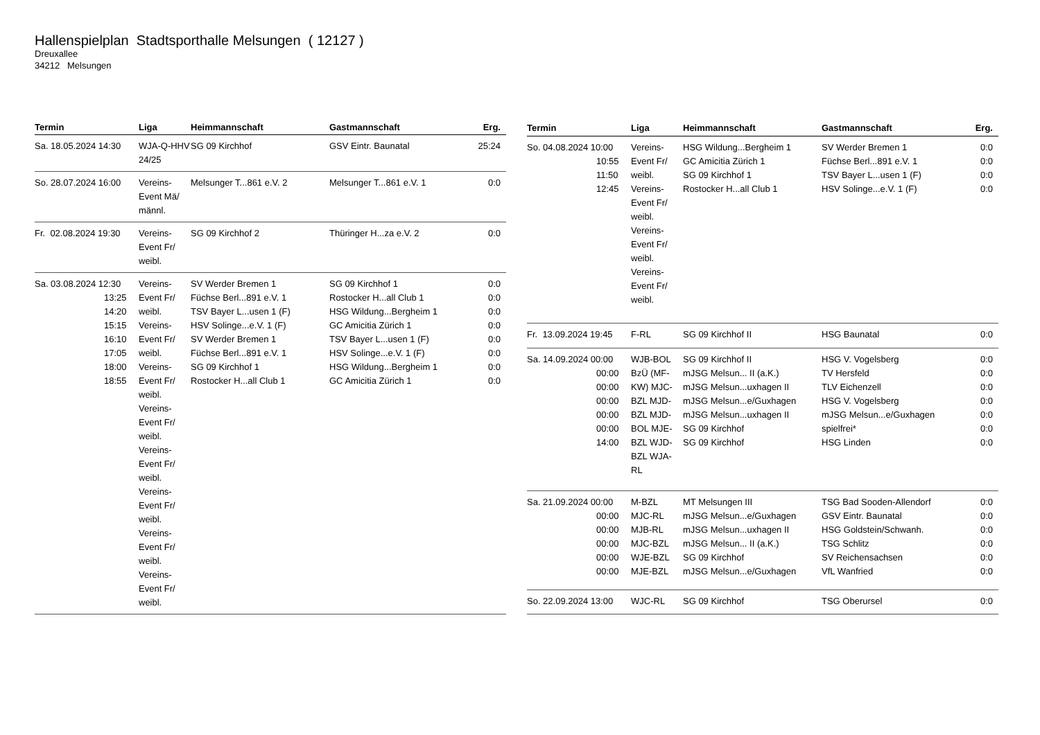Hallenspielplan Stadtsporthalle Melsungen ( 12127 )
Dreuxallee
34212 Melsungen
| Termin | Liga | Heimmannschaft | Gastmannschaft | Erg. |
| --- | --- | --- | --- | --- |
| Sa. 18.05.2024 14:30 | WJA-Q-HHV 24/25 | SG 09 Kirchhof | GSV Eintr. Baunatal | 25:24 |
| So. 28.07.2024 16:00 | Vereins-Event Mä/ männl. | Melsunger T...861 e.V. 2 | Melsunger T...861 e.V. 1 | 0:0 |
| Fr. 02.08.2024 19:30 | Vereins-Event Fr/ weibl. | SG 09 Kirchhof 2 | Thüringer H...za e.V. 2 | 0:0 |
| Sa. 03.08.2024 12:30 13:25 14:20 15:15 16:10 17:05 18:00 18:55 | Vereins-Event Fr/ weibl. Vereins-Event Fr/ weibl. Vereins-Event Fr/ weibl. Vereins-Event Fr/ weibl. Vereins-Event Fr/ weibl. Vereins-Event Fr/ weibl. Vereins-Event Fr/ weibl. Vereins-Event Fr/ weibl. | SV Werder Bremen 1 Füchse Berl...891 e.V. 1 TSV Bayer L...usen 1 (F) HSV Solinge...e.V. 1 (F) SV Werder Bremen 1 Füchse Berl...891 e.V. 1 SG 09 Kirchhof 1 Rostocker H...all Club 1 | SG 09 Kirchhof 1 Rostocker H...all Club 1 HSG Wildung...Bergheim 1 GC Amicitia Zürich 1 TSV Bayer L...usen 1 (F) HSV Solinge...e.V. 1 (F) HSG Wildung...Bergheim 1 GC Amicitia Zürich 1 | 0:0 0:0 0:0 0:0 0:0 0:0 0:0 0:0 |
| Termin | Liga | Heimmannschaft | Gastmannschaft | Erg. |
| --- | --- | --- | --- | --- |
| So. 04.08.2024 10:00 10:55 11:50 12:45 | Vereins-Event Fr/ weibl. Vereins-Event Fr/ weibl. Vereins-Event Fr/ weibl. Vereins-Event Fr/ weibl. | HSG Wildung...Bergheim 1 GC Amicitia Zürich 1 SG 09 Kirchhof 1 Rostocker H...all Club 1 | SV Werder Bremen 1 Füchse Berl...891 e.V. 1 TSV Bayer L...usen 1 (F) HSV Solinge...e.V. 1 (F) | 0:0 0:0 0:0 0:0 |
| Fr. 13.09.2024 19:45 | F-RL | SG 09 Kirchhof II | HSG Baunatal | 0:0 |
| Sa. 14.09.2024 00:00 00:00 00:00 00:00 00:00 00:00 14:00 | WJB-BOL BzÜ (MF-KW) MJC-BZL MJD-BZL MJD-BOL MJE-BZL WJD-BZL WJA-RL | SG 09 Kirchhof II mJSG Melsun... II (a.K.) mJSG Melsun...uxhagen II mJSG Melsun...e/Guxhagen mJSG Melsun...uxhagen II SG 09 Kirchhof SG 09 Kirchhof | HSG V. Vogelsberg TV Hersfeld TLV Eichenzell HSG V. Vogelsberg mJSG Melsun...e/Guxhagen spielfrei* HSG Linden | 0:0 0:0 0:0 0:0 0:0 0:0 0:0 |
| Sa. 21.09.2024 00:00 00:00 00:00 00:00 00:00 00:00 | M-BZL MJC-RL MJB-RL MJC-BZL WJE-BZL MJE-BZL | MT Melsungen III mJSG Melsun...e/Guxhagen mJSG Melsun...uxhagen II mJSG Melsun... II (a.K.) SG 09 Kirchhof mJSG Melsun...e/Guxhagen | TSG Bad Sooden-Allendorf GSV Eintr. Baunatal HSG Goldstein/Schwanh. TSG Schlitz SV Reichensachsen VfL Wanfried | 0:0 0:0 0:0 0:0 0:0 0:0 |
| So. 22.09.2024 13:00 | WJC-RL | SG 09 Kirchhof | TSG Oberursel | 0:0 |